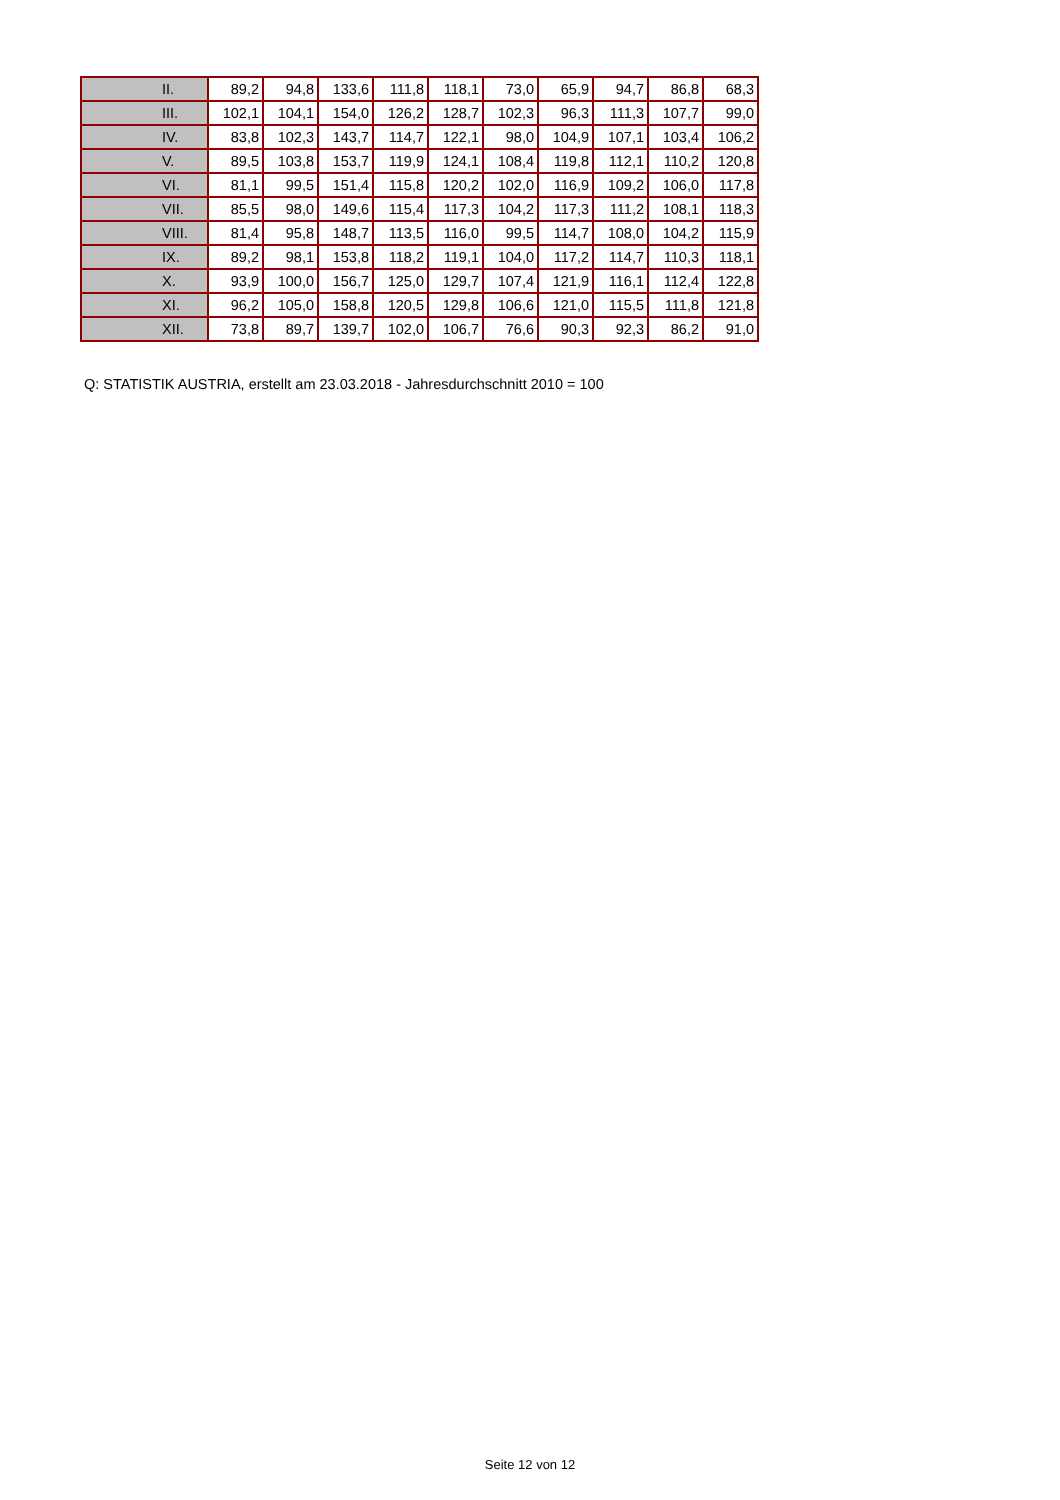| II. | 89,2 | 94,8 | 133,6 | 111,8 | 118,1 | 73,0 | 65,9 | 94,7 | 86,8 | 68,3 |
| III. | 102,1 | 104,1 | 154,0 | 126,2 | 128,7 | 102,3 | 96,3 | 111,3 | 107,7 | 99,0 |
| IV. | 83,8 | 102,3 | 143,7 | 114,7 | 122,1 | 98,0 | 104,9 | 107,1 | 103,4 | 106,2 |
| V. | 89,5 | 103,8 | 153,7 | 119,9 | 124,1 | 108,4 | 119,8 | 112,1 | 110,2 | 120,8 |
| VI. | 81,1 | 99,5 | 151,4 | 115,8 | 120,2 | 102,0 | 116,9 | 109,2 | 106,0 | 117,8 |
| VII. | 85,5 | 98,0 | 149,6 | 115,4 | 117,3 | 104,2 | 117,3 | 111,2 | 108,1 | 118,3 |
| VIII. | 81,4 | 95,8 | 148,7 | 113,5 | 116,0 | 99,5 | 114,7 | 108,0 | 104,2 | 115,9 |
| IX. | 89,2 | 98,1 | 153,8 | 118,2 | 119,1 | 104,0 | 117,2 | 114,7 | 110,3 | 118,1 |
| X. | 93,9 | 100,0 | 156,7 | 125,0 | 129,7 | 107,4 | 121,9 | 116,1 | 112,4 | 122,8 |
| XI. | 96,2 | 105,0 | 158,8 | 120,5 | 129,8 | 106,6 | 121,0 | 115,5 | 111,8 | 121,8 |
| XII. | 73,8 | 89,7 | 139,7 | 102,0 | 106,7 | 76,6 | 90,3 | 92,3 | 86,2 | 91,0 |
Q: STATISTIK AUSTRIA, erstellt am 23.03.2018 - Jahresdurchschnitt 2010 = 100
Seite 12 von 12